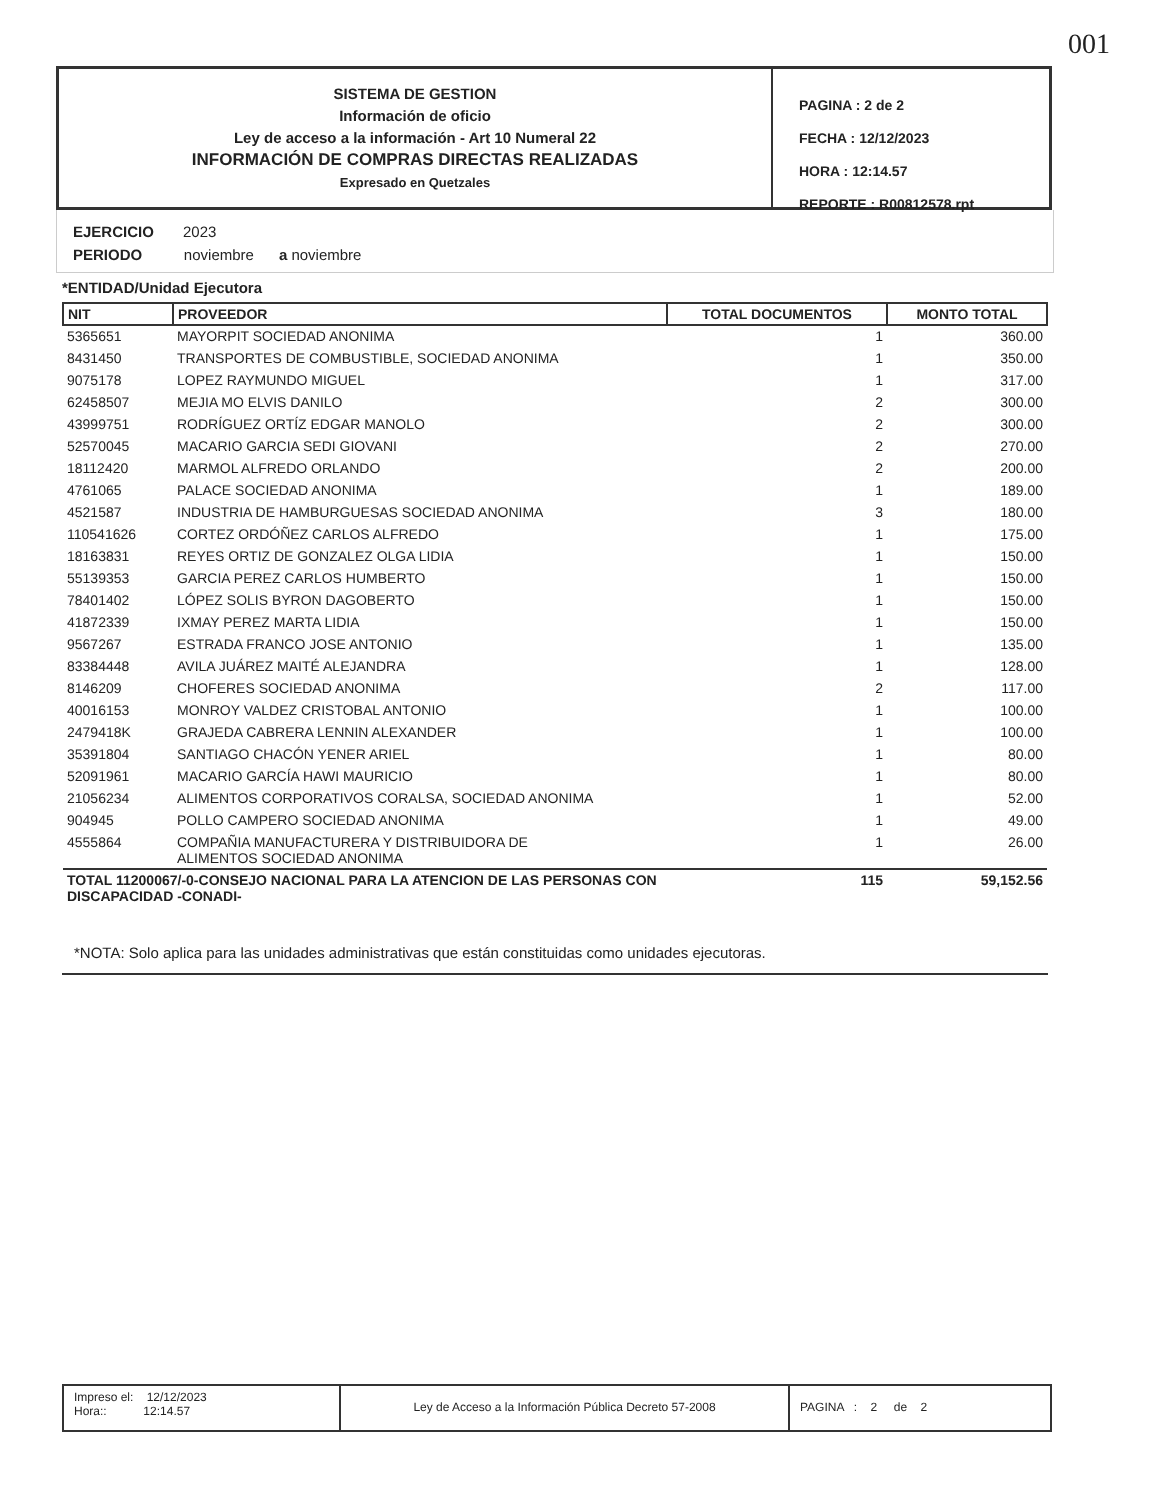001
SISTEMA DE GESTION
Información de oficio
Ley de acceso a la información - Art 10 Numeral 22
INFORMACIÓN DE COMPRAS DIRECTAS REALIZADAS
Expresado en Quetzales
PAGINA : 2 de 2
FECHA : 12/12/2023
HORA : 12:14.57
REPORTE : R00812578.rpt
EJERCICIO 2023
PERIODO noviembre a noviembre
*ENTIDAD/Unidad Ejecutora
| NIT | PROVEEDOR | TOTAL DOCUMENTOS | MONTO TOTAL |
| --- | --- | --- | --- |
| 5365651 | MAYORPIT SOCIEDAD ANONIMA | 1 | 360.00 |
| 8431450 | TRANSPORTES DE COMBUSTIBLE, SOCIEDAD ANONIMA | 1 | 350.00 |
| 9075178 | LOPEZ RAYMUNDO MIGUEL | 1 | 317.00 |
| 62458507 | MEJIA MO ELVIS DANILO | 2 | 300.00 |
| 43999751 | RODRÍGUEZ ORTÍZ EDGAR MANOLO | 2 | 300.00 |
| 52570045 | MACARIO GARCIA SEDI GIOVANI | 2 | 270.00 |
| 18112420 | MARMOL ALFREDO ORLANDO | 2 | 200.00 |
| 4761065 | PALACE SOCIEDAD ANONIMA | 1 | 189.00 |
| 4521587 | INDUSTRIA DE HAMBURGUESAS SOCIEDAD ANONIMA | 3 | 180.00 |
| 110541626 | CORTEZ ORDÓÑEZ CARLOS ALFREDO | 1 | 175.00 |
| 18163831 | REYES ORTIZ DE GONZALEZ OLGA LIDIA | 1 | 150.00 |
| 55139353 | GARCIA PEREZ CARLOS HUMBERTO | 1 | 150.00 |
| 78401402 | LÓPEZ SOLIS BYRON DAGOBERTO | 1 | 150.00 |
| 41872339 | IXMAY PEREZ MARTA LIDIA | 1 | 150.00 |
| 9567267 | ESTRADA FRANCO JOSE ANTONIO | 1 | 135.00 |
| 83384448 | AVILA JUÁREZ MAITÉ ALEJANDRA | 1 | 128.00 |
| 8146209 | CHOFERES SOCIEDAD ANONIMA | 2 | 117.00 |
| 40016153 | MONROY VALDEZ CRISTOBAL ANTONIO | 1 | 100.00 |
| 2479418K | GRAJEDA CABRERA LENNIN ALEXANDER | 1 | 100.00 |
| 35391804 | SANTIAGO CHACÓN YENER ARIEL | 1 | 80.00 |
| 52091961 | MACARIO GARCÍA HAWI MAURICIO | 1 | 80.00 |
| 21056234 | ALIMENTOS CORPORATIVOS CORALSA, SOCIEDAD ANONIMA | 1 | 52.00 |
| 904945 | POLLO CAMPERO SOCIEDAD ANONIMA | 1 | 49.00 |
| 4555864 | COMPAÑIA MANUFACTURERA Y DISTRIBUIDORA DE ALIMENTOS SOCIEDAD ANONIMA | 1 | 26.00 |
| TOTAL 11200067/-0-CONSEJO NACIONAL PARA LA ATENCION DE LAS PERSONAS CON DISCAPACIDAD -CONADI- | | 115 | 59,152.56 |
*NOTA: Solo aplica para las unidades administrativas que están constituidas como unidades ejecutoras.
Impreso el: 12/12/2023
Hora:: 12:14.57
Ley de Acceso a la Información Pública Decreto 57-2008
PAGINA : 2 de 2